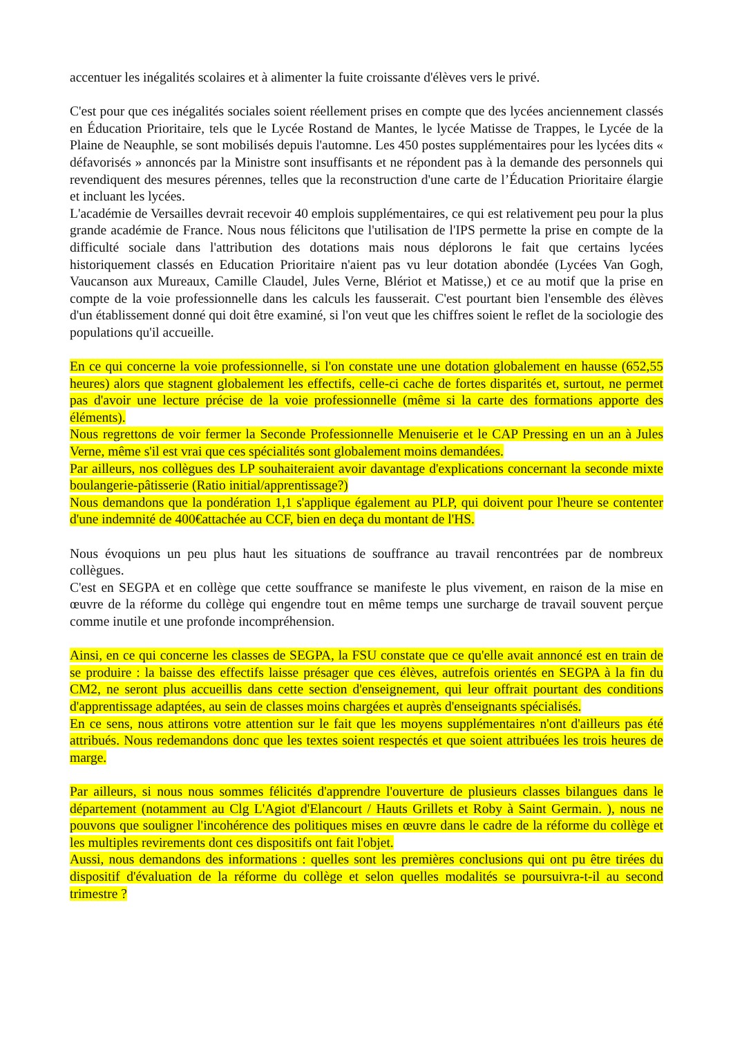accentuer les inégalités scolaires et à alimenter la fuite croissante d'élèves vers le privé.
C'est pour que ces inégalités sociales soient réellement prises en compte que des lycées anciennement classés en Éducation Prioritaire, tels que le Lycée Rostand de Mantes, le lycée Matisse de Trappes, le Lycée de la Plaine de Neauphle, se sont mobilisés depuis l'automne. Les 450 postes supplémentaires pour les lycées dits « défavorisés » annoncés par la Ministre sont insuffisants et ne répondent pas à la demande des personnels qui revendiquent des mesures pérennes, telles que la reconstruction d'une carte de l’Éducation Prioritaire élargie et incluant les lycées.
L'académie de Versailles devrait recevoir 40 emplois supplémentaires, ce qui est relativement peu pour la plus grande académie de France. Nous nous félicitons que l'utilisation de l'IPS permette la prise en compte de la difficulté sociale dans l'attribution des dotations mais nous déplorons le fait que certains lycées historiquement classés en Education Prioritaire n'aient pas vu leur dotation abondée (Lycées Van Gogh, Vaucanson aux Mureaux, Camille Claudel, Jules Verne, Blériot et Matisse,) et ce au motif que la prise en compte de la voie professionnelle dans les calculs les fausserait. C'est pourtant bien l'ensemble des élèves d'un établissement donné qui doit être examiné, si l'on veut que les chiffres soient le reflet de la sociologie des populations qu'il accueille.
En ce qui concerne la voie professionnelle, si l'on constate une une dotation globalement en hausse (652,55 heures) alors que stagnent globalement les effectifs, celle-ci cache de fortes disparités et, surtout, ne permet pas d'avoir une lecture précise de la voie professionnelle (même si la carte des formations apporte des éléments).
Nous regrettons de voir fermer la Seconde Professionnelle Menuiserie et le CAP Pressing en un an à Jules Verne, même s'il est vrai que ces spécialités sont globalement moins demandées.
Par ailleurs, nos collègues des LP souhaiteraient avoir davantage d'explications concernant la seconde mixte boulangerie-pâtisserie (Ratio initial/apprentissage?)
Nous demandons que la pondération 1,1 s'applique également au PLP, qui doivent pour l'heure se contenter d'une indemnité de 400€attachée au CCF, bien en deça du montant de l'HS.
Nous évoquions un peu plus haut les situations de souffrance au travail rencontrées par de nombreux collègues.
C'est en SEGPA et en collège que cette souffrance se manifeste le plus vivement, en raison de la mise en œuvre de la réforme du collège qui engendre tout en même temps une surcharge de travail souvent perçue comme inutile et une profonde incompréhension.
Ainsi, en ce qui concerne les classes de SEGPA, la FSU constate que ce qu'elle avait annoncé est en train de se produire : la baisse des effectifs laisse présager que ces élèves, autrefois orientés en SEGPA à la fin du CM2, ne seront plus accueillis dans cette section d'enseignement, qui leur offrait pourtant des conditions d'apprentissage adaptées, au sein de classes moins chargées et auprès d'enseignants spécialisés.
En ce sens, nous attirons votre attention sur le fait que les moyens supplémentaires n'ont d'ailleurs pas été attribués. Nous redemandons donc que les textes soient respectés et que soient attribuées les trois heures de marge.
Par ailleurs, si nous nous sommes félicités d'apprendre l'ouverture de plusieurs classes bilangues dans le département (notamment au Clg L'Agiot d'Elancourt / Hauts Grillets et Roby à Saint Germain. ), nous ne pouvons que souligner l'incohérence des politiques mises en œuvre dans le cadre de la réforme du collège et les multiples revirements dont ces dispositifs ont fait l'objet.
Aussi, nous demandons des informations : quelles sont les premières conclusions qui ont pu être tirées du dispositif d'évaluation de la réforme du collège et selon quelles modalités se poursuivra-t-il au second trimestre ?